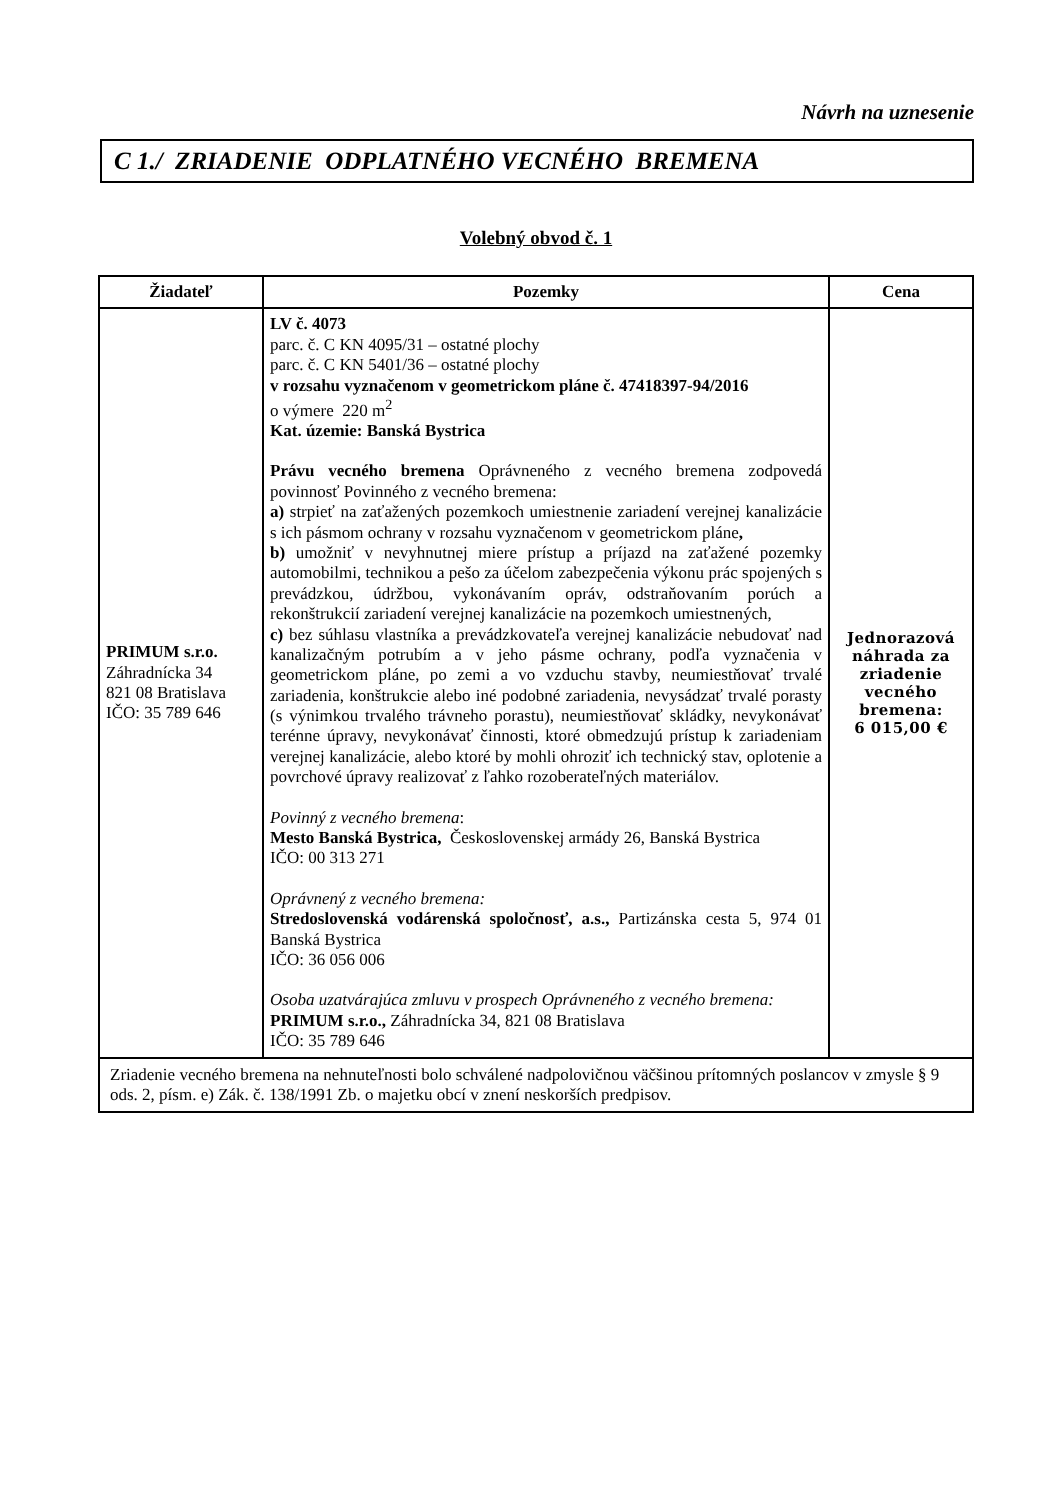Návrh na uznesenie
C 1./ ZRIADENIE ODPLATNÉHO VECNÉHO BREMENA
Volebný obvod č. 1
| Žiadateľ | Pozemky | Cena |
| --- | --- | --- |
| PRIMUM s.r.o. Záhradnícka 34 821 08 Bratislava IČO: 35 789 646 | LV č. 4073 parc. č. C KN 4095/31 – ostatné plochy parc. č. C KN 5401/36 – ostatné plochy v rozsahu vyznačenom v geometrickom pláne č. 47418397-94/2016 o výmere 220 m<sup>2</sup> Kat. územie: Banská Bystrica Právu vecného bremena Oprávneného z vecného bremena zodpovedá povinnosť Povinného z vecného bremena: a) strpieť na zaťažených pozemkoch umiestnenie zariadení verejnej kanalizácie s ich pásmom ochrany v rozsahu vyznačenom v geometrickom pláne , b) umožniť v nevyhnutnej miere prístup a príjazd na zaťažené pozemky automobilmi, technikou a pešo za účelom zabezpečenia výkonu prác spojených s prevádzkou, údržbou, vykonávaním opráv, odstraňovaním porúch a rekonštrukcií zariadení verejnej kanalizácie na pozemkoch umiestnených, c) bez súhlasu vlastníka a prevádzkovateľa verejnej kanalizácie nebudovať nad kanalizačným potrubím a v jeho pásme ochrany, podľa vyznačenia v geometrickom pláne, po zemi a vo vzduchu stavby, neumiestňovať trvalé zariadenia, konštrukcie alebo iné podobné zariadenia, nevysádzať trvalé porasty (s výnimkou trvalého trávneho porastu), neumiestňovať skládky, nevykonávať terénne úpravy, nevykonávať činnosti, ktoré obmedzujú prístup k zariadeniam verejnej kanalizácie, alebo ktoré by mohli ohroziť ich technický stav, oplotenie a povrchové úpravy realizovať z ľahko rozoberateľných materiálov. Povinný z vecného bremena : Mesto Banská Bystrica, Československej armády 26, Banská Bystrica IČO: 00 313 271 Oprávnený z vecného bremena: Stredoslovenská vodárenská spoločnosť, a.s., Partizánska cesta 5, 974 01 Banská Bystrica IČO: 36 056 006 Osoba uzatvárajúca zmluvu v prospech Oprávneného z vecného bremena: PRIMUM s.r.o., Záhradnícka 34, 821 08 Bratislava IČO: 35 789 646 | Jednorazová náhrada za zriadenie vecného bremena: 6 015,00 € |
| Zriadenie vecného bremena na nehnuteľnosti bolo schválené nadpolovičnou väčšinou prítomných poslancov v zmysle § 9 ods. 2, písm. e) Zák. č. 138/1991 Zb. o majetku obcí v znení neskorších predpisov. | | |